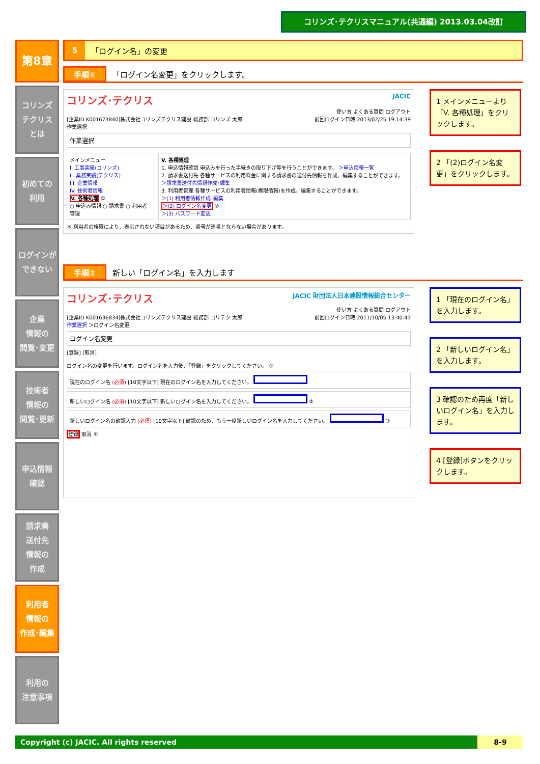コリンズ･テクリスマニュアル(共通編) 2013.03.04改訂
第8章
コリンズ
テクリス
とは
初めての
利用
ログインが
できない
企業
情報の
閲覧･変更
技術者
情報の
閲覧･更新
申込情報
確認
請求書
送付先
情報の
作成
利用者
情報の
作成･編集
利用の
注意事項
5 「ログイン名」の変更
手順① 「ログイン名変更」をクリックします。
コリンズ･テクリス JACIC
使い方 よくある質問 ログアウト
[企業ID K001673840]株式会社コリンズテクリス建設 総務部 コリンズ 太郎 前回ログイン日時:2013/02/25 19:14:39
作業選択
作業選択
メインメニュー
I. 工事実績(コリンズ)
II. 業務実績(テクリス)
III. 企業情報
IV. 技術者情報
V. 各種処理 ①
○ 申込み情報 ○ 請求書 ○ 利用者管理
V. 各種処理
1. 申込情報確認 申込みを行った手続きの取り下げ等を行うことができます。 ＞申込情報一覧
2. 請求書送付先 各種サービスの利用料金に関する請求書の送付先情報を作成、編集することができます。 ＞請求書送付先情報作成･編集
3. 利用者管理 各種サービスの利用者情報(権限情報)を作成、編集することができます。
＞(1) 利用者情報作成･編集
＞(2) ログイン名変更 ②
＞(3) パスワード変更
＊ 利用者の権限により、表示されない項目があるため、番号が連番とならない場合があります。
1 メインメニューより「V. 各種処理」をクリックします。
2 「(2)ログイン名変更」をクリックします。
手順② 新しい「ログイン名」を入力します
コリンズ･テクリス JACIC 財団法人日本建設情報総合センター
使い方 よくある質問 ログアウト
[企業ID K001636834]株式会社コリンズテクリス建設 総務部 コリテク 太郎 前回ログイン日時:2011/10/05 13:40:43
作業選択 ＞ログイン名変更
ログイン名変更
[登録] [取消]
ログイン名の変更を行います。ログイン名を入力後、「登録」をクリックしてください。 ①
現在のログイン名 (必須) [10文字以下] 現在のログイン名を入力してください。
新しいログイン名 (必須) [10文字以下] 新しいログイン名を入力してください。 ②
新しいログイン名の確認入力 (必須) [10文字以下] 確認のため、もう一度新しいログイン名を入力してください。 ③
登録 取消 ④
1 「現在のログイン名」を入力します。
2 「新しいログイン名」を入力します。
3 確認のため再度「新しいログイン名」を入力します。
4 [登録]ボタンをクリックします。
Copyright (c) JACIC. All rights reserved 8-9